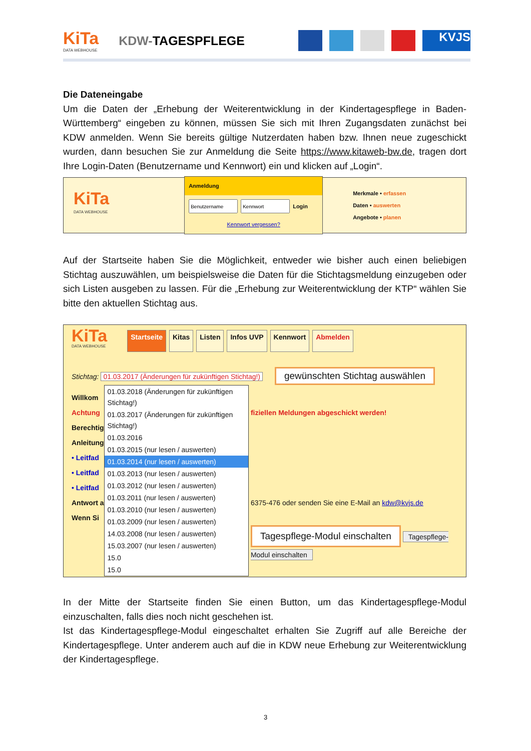KiTa
DATA WEBHOUSE
KDW-TAGESPFLEGE
KVJS
Die Dateneingabe
Um die Daten der „Erhebung der Weiterentwicklung in der Kindertagespflege in Baden-Württemberg“ eingeben zu können, müssen Sie sich mit Ihren Zugangsdaten zunächst bei KDW anmelden. Wenn Sie bereits gültige Nutzerdaten haben bzw. Ihnen neue zugeschickt wurden, dann besuchen Sie zur Anmeldung die Seite https://www.kitaweb-bw.de, tragen dort Ihre Login-Daten (Benutzername und Kennwort) ein und klicken auf „Login“.
KiTa
DATA WEBHOUSE
Anmeldung
Login
Kennwort vergessen?
Merkmale • erfassen
Daten • auswerten
Angebote • planen
Auf der Startseite haben Sie die Möglichkeit, entweder wie bisher auch einen beliebigen Stichtag auszuwählen, um beispielsweise die Daten für die Stichtagsmeldung einzugeben oder sich Listen ausgeben zu lassen. Für die „Erhebung zur Weiterentwicklung der KTP“ wählen Sie bitte den aktuellen Stichtag aus.
KiTa
DATA WEBHOUSE
Startseite Kitas Listen Infos UVP Kennwort Abmelden
Stichtag: 01.03.2017 (Änderungen für zukünftigen Stichtag!) gewünschten Stichtag auswählen
Willkom
Achtung
Berechtig
Anleitung
• Leitfad
• Leitfad
• Leitfad
Antwort a
Wenn Si
01.03.2018 (Änderungen für zukünftigen Stichtag!)
01.03.2017 (Änderungen für zukünftigen Stichtag!)
01.03.2016
01.03.2015 (nur lesen / auswerten)
01.03.2014 (nur lesen / auswerten)
01.03.2013 (nur lesen / auswerten)
01.03.2012 (nur lesen / auswerten)
01.03.2011 (nur lesen / auswerten)
01.03.2010 (nur lesen / auswerten)
01.03.2009 (nur lesen / auswerten)
14.03.2008 (nur lesen / auswerten)
15.03.2007 (nur lesen / auswerten)
15.0
15.0
fiziellen Meldungen abgeschickt werden!
6375-476 oder senden Sie eine E-Mail an kdw@kvjs.de
Tagespflege-Modul einschalten Tagespflege-Modul einschalten
In der Mitte der Startseite finden Sie einen Button, um das Kindertagespflege-Modul einzuschalten, falls dies noch nicht geschehen ist.
Ist das Kindertagespflege-Modul eingeschaltet erhalten Sie Zugriff auf alle Bereiche der Kindertagespflege. Unter anderem auch auf die in KDW neue Erhebung zur Weiterentwicklung der Kindertagespflege.
3